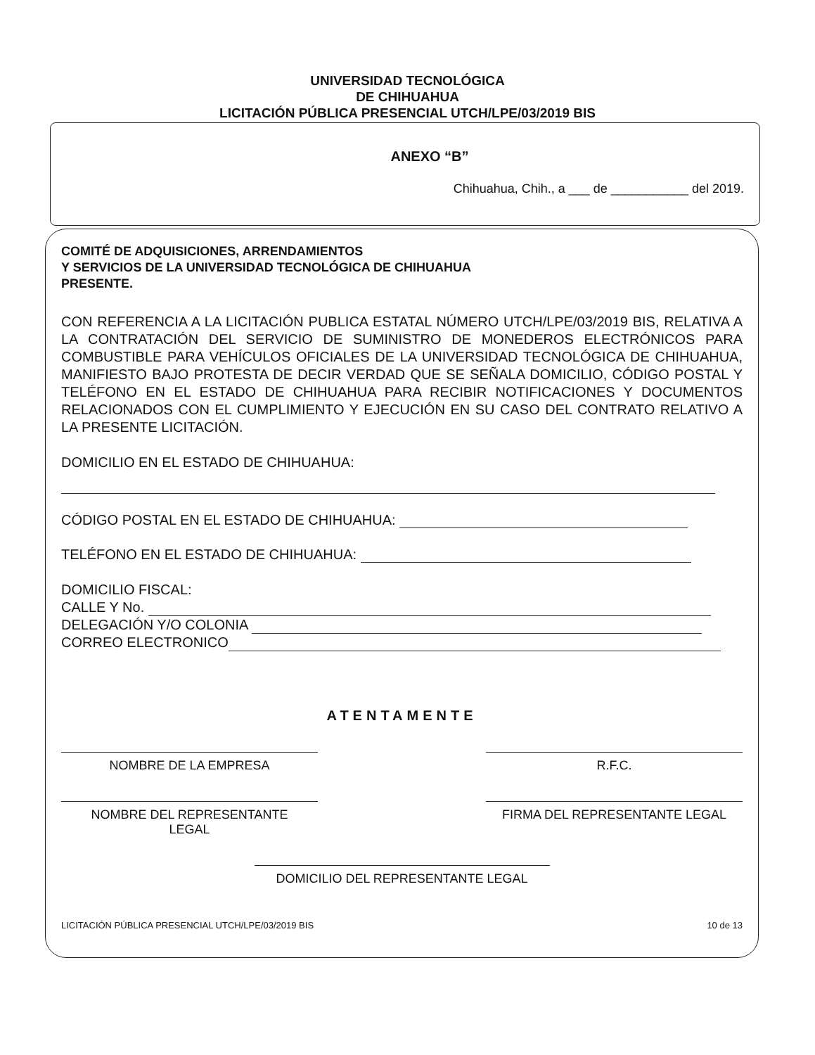UNIVERSIDAD TECNOLÓGICA
DE CHIHUAHUA
LICITACIÓN PÚBLICA PRESENCIAL UTCH/LPE/03/2019 BIS
ANEXO “B”
Chihuahua, Chih., a ___ de ___________ del 2019.
COMITÉ DE ADQUISICIONES, ARRENDAMIENTOS
Y SERVICIOS DE LA UNIVERSIDAD TECNOLÓGICA DE CHIHUAHUA
PRESENTE.
CON REFERENCIA A LA LICITACIÓN PUBLICA ESTATAL NÚMERO UTCH/LPE/03/2019 BIS, RELATIVA A LA CONTRATACIÓN DEL SERVICIO DE SUMINISTRO DE MONEDEROS ELECTRÓNICOS PARA COMBUSTIBLE PARA VEHÍCULOS OFICIALES DE LA UNIVERSIDAD TECNOLÓGICA DE CHIHUAHUA, MANIFIESTO BAJO PROTESTA DE DECIR VERDAD QUE SE SEÑALA DOMICILIO, CÓDIGO POSTAL Y TELÉFONO EN EL ESTADO DE CHIHUAHUA PARA RECIBIR NOTIFICACIONES Y DOCUMENTOS RELACIONADOS CON EL CUMPLIMIENTO Y EJECUCIÓN EN SU CASO DEL CONTRATO RELATIVO A LA PRESENTE LICITACIÓN.
DOMICILIO EN EL ESTADO DE CHIHUAHUA:
CÓDIGO POSTAL EN EL ESTADO DE CHIHUAHUA:
TELÉFONO EN EL ESTADO DE CHIHUAHUA:
DOMICILIO FISCAL:
CALLE Y No.
DELEGACIÓN Y/O COLONIA
CORREO ELECTRONICO
ATENTAMENTE
NOMBRE DE LA EMPRESA R.F.C.
NOMBRE DEL REPRESENTANTE
LEGAL
FIRMA DEL REPRESENTANTE LEGAL
DOMICILIO DEL REPRESENTANTE LEGAL
LICITACIÓN PÚBLICA PRESENCIAL UTCH/LPE/03/2019 BIS 10 de 13